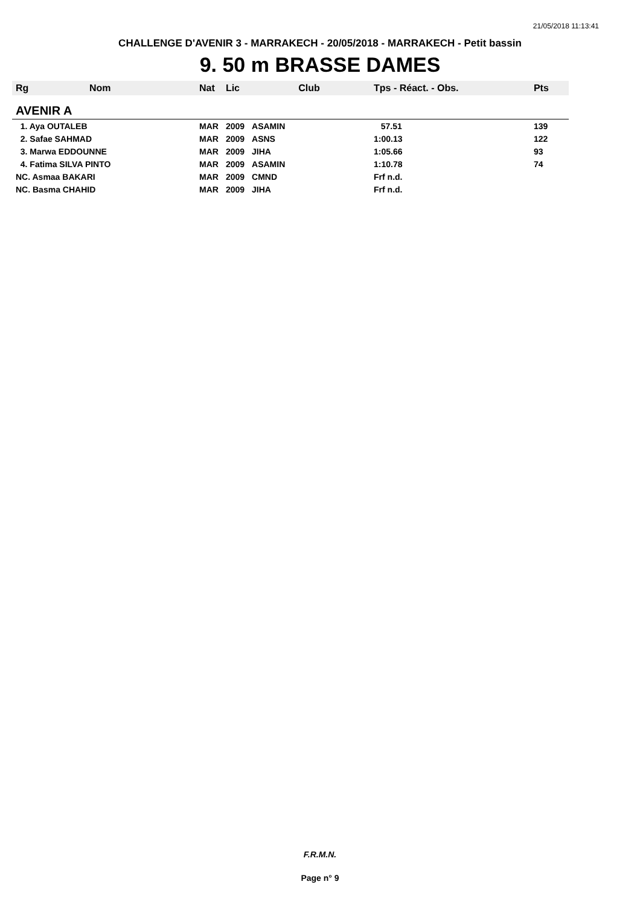21/05/2018 11:13:41
CHALLENGE D'AVENIR 3 - MARRAKECH - 20/05/2018 - MARRAKECH - Petit bassin
9. 50 m BRASSE DAMES
| Rg | Nom | Nat | Lic | Club | Tps - Réact. - Obs. | Pts |
| --- | --- | --- | --- | --- | --- | --- |
| AVENIR A | | | | | | |
| 1. Aya OUTALEB | | MAR | 2009 | ASAMIN | 57.51 | 139 |
| 2. Safae SAHMAD | | MAR | 2009 | ASNS | 1:00.13 | 122 |
| 3. Marwa EDDOUNNE | | MAR | 2009 | JIHA | 1:05.66 | 93 |
| 4. Fatima SILVA PINTO | | MAR | 2009 | ASAMIN | 1:10.78 | 74 |
| NC. Asmaa BAKARI | | MAR | 2009 | CMND | Frf n.d. | |
| NC. Basma CHAHID | | MAR | 2009 | JIHA | Frf n.d. | |
F.R.M.N.
Page n° 9